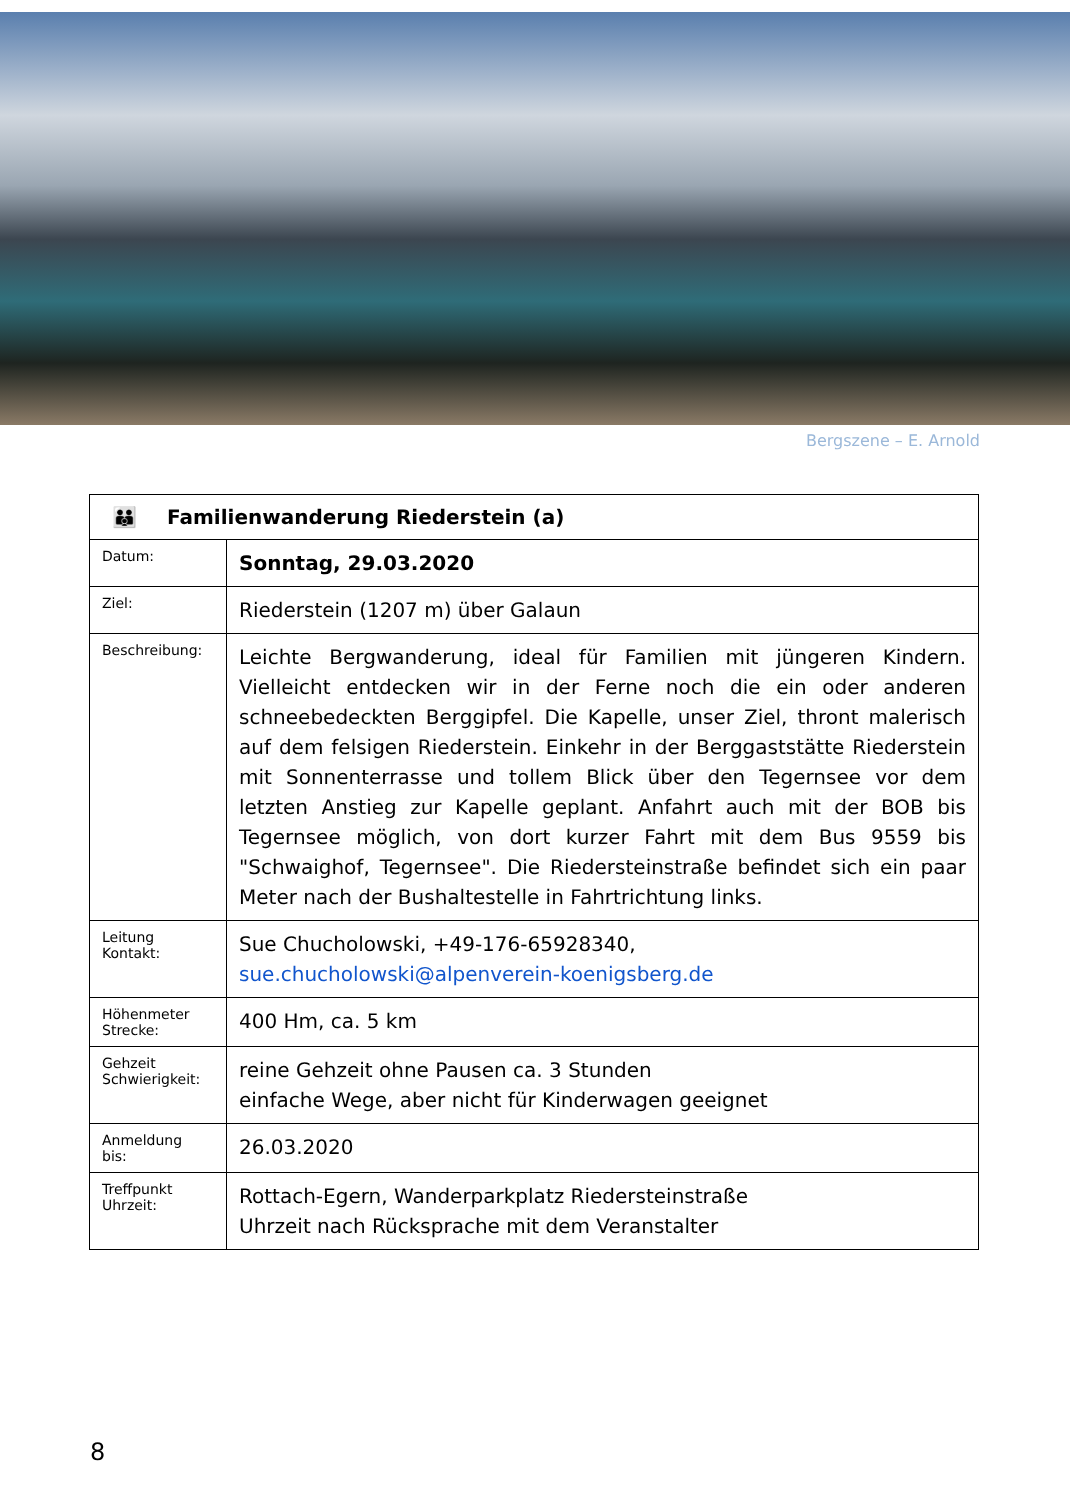Bergszene – E. Arnold
| 👪 Familienwanderung Riederstein (a) | |
| Datum: | Sonntag, 29.03.2020 |
| Ziel: | Riederstein (1207 m) über Galaun |
| Beschreibung: | Leichte Bergwanderung, ideal für Familien mit jüngeren Kindern. Vielleicht entdecken wir in der Ferne noch die ein oder anderen schneebedeckten Berggipfel. Die Kapelle, unser Ziel, thront malerisch auf dem felsigen Riederstein. Einkehr in der Berggaststätte Riederstein mit Sonnenterrasse und tollem Blick über den Tegernsee vor dem letzten Anstieg zur Kapelle geplant. Anfahrt auch mit der BOB bis Tegernsee möglich, von dort kurzer Fahrt mit dem Bus 9559 bis "Schwaighof, Tegernsee". Die Riedersteinstraße befindet sich ein paar Meter nach der Bushaltestelle in Fahrtrichtung links. |
| Leitung Kontakt: | Sue Chucholowski, +49-176-65928340, sue.chucholowski@alpenverein-koenigsberg.de |
| Höhenmeter Strecke: | 400 Hm, ca. 5 km |
| Gehzeit Schwierigkeit: | reine Gehzeit ohne Pausen ca. 3 Stunden einfache Wege, aber nicht für Kinderwagen geeignet |
| Anmeldung bis: | 26.03.2020 |
| Treffpunkt Uhrzeit: | Rottach-Egern, Wanderparkplatz Riedersteinstraße Uhrzeit nach Rücksprache mit dem Veranstalter |
8